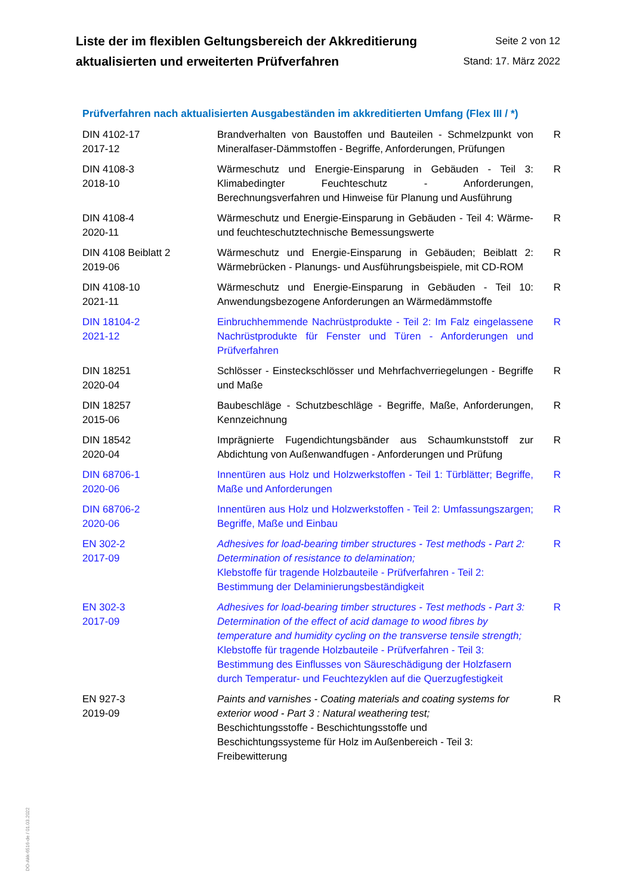Liste der im flexiblen Geltungsbereich der Akkreditierung
aktualisierten und erweiterten Prüfverfahren
Seite 2 von 12
Stand: 17. März 2022
Prüfverfahren nach aktualisierten Ausgabeständen im akkreditierten Umfang (Flex III / *)
| DIN 4102-17 2017-12 | Brandverhalten von Baustoffen und Bauteilen - Schmelzpunkt von Mineralfaser-Dämmstoffen - Begriffe, Anforderungen, Prüfungen | R |
| DIN 4108-3 2018-10 | Wärmeschutz und Energie-Einsparung in Gebäuden - Teil 3: Klimabedingter Feuchteschutz - Anforderungen, Berechnungsverfahren und Hinweise für Planung und Ausführung | R |
| DIN 4108-4 2020-11 | Wärmeschutz und Energie-Einsparung in Gebäuden - Teil 4: Wärme- und feuchteschutztechnische Bemessungswerte | R |
| DIN 4108 Beiblatt 2 2019-06 | Wärmeschutz und Energie-Einsparung in Gebäuden; Beiblatt 2: Wärmebrücken - Planungs- und Ausführungsbeispiele, mit CD-ROM | R |
| DIN 4108-10 2021-11 | Wärmeschutz und Energie-Einsparung in Gebäuden - Teil 10: Anwendungsbezogene Anforderungen an Wärmedämmstoffe | R |
| DIN 18104-2 2021-12 | Einbruchhemmende Nachrüstprodukte - Teil 2: Im Falz eingelassene Nachrüstprodukte für Fenster und Türen - Anforderungen und Prüfverfahren | R |
| DIN 18251 2020-04 | Schlösser - Einsteckschlösser und Mehrfachverriegelungen - Begriffe und Maße | R |
| DIN 18257 2015-06 | Baubeschläge - Schutzbeschläge - Begriffe, Maße, Anforderungen, Kennzeichnung | R |
| DIN 18542 2020-04 | Imprägnierte Fugendichtungsbänder aus Schaumkunststoff zur Abdichtung von Außenwandfugen - Anforderungen und Prüfung | R |
| DIN 68706-1 2020-06 | Innentüren aus Holz und Holzwerkstoffen - Teil 1: Türblätter; Begriffe, Maße und Anforderungen | R |
| DIN 68706-2 2020-06 | Innentüren aus Holz und Holzwerkstoffen - Teil 2: Umfassungszargen; Begriffe, Maße und Einbau | R |
| EN 302-2 2017-09 | Adhesives for load-bearing timber structures - Test methods - Part 2: Determination of resistance to delamination; Klebstoffe für tragende Holzbauteile - Prüfverfahren - Teil 2: Bestimmung der Delaminierungsbeständigkeit | R |
| EN 302-3 2017-09 | Adhesives for load-bearing timber structures - Test methods - Part 3: Determination of the effect of acid damage to wood fibres by temperature and humidity cycling on the transverse tensile strength; Klebstoffe für tragende Holzbauteile - Prüfverfahren - Teil 3: Bestimmung des Einflusses von Säureschädigung der Holzfasern durch Temperatur- und Feuchtezyklen auf die Querzugfestigkeit | R |
| EN 927-3 2019-09 | Paints and varnishes - Coating materials and coating systems for exterior wood - Part 3 : Natural weathering test; Beschichtungsstoffe - Beschichtungsstoffe und Beschichtungssysteme für Holz im Außenbereich - Teil 3: Freibewitterung | R |
DO-Akk-6516-de / 01.03.2022